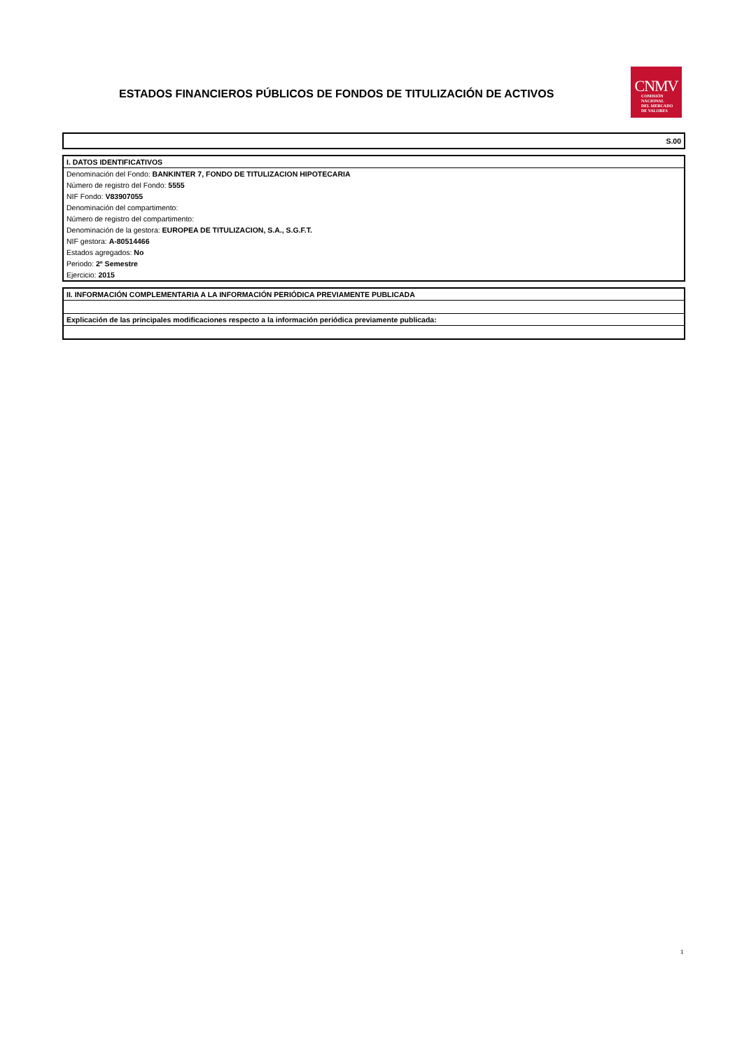ESTADOS FINANCIEROS PÚBLICOS DE FONDOS DE TITULIZACIÓN DE ACTIVOS
CNMV
COMISIÓN
NACIONAL
DEL MERCADO
DE VALORES
| S.00 |
| I. DATOS IDENTIFICATIVOS |
| --- |
| Denominación del Fondo: BANKINTER 7, FONDO DE TITULIZACION HIPOTECARIA |
| Número de registro del Fondo: 5555 |
| NIF Fondo: V83907055 |
| Denominación del compartimento: |
| Número de registro del compartimento: |
| Denominación de la gestora: EUROPEA DE TITULIZACION, S.A., S.G.F.T. |
| NIF gestora: A-80514466 |
| Estados agregados: No |
| Periodo: 2º Semestre |
| Ejercicio: 2015 |
| II. INFORMACIÓN COMPLEMENTARIA A LA INFORMACIÓN PERIÓDICA PREVIAMENTE PUBLICADA |
| --- |
| Explicación de las principales modificaciones respecto a la información periódica previamente publicada: |
1